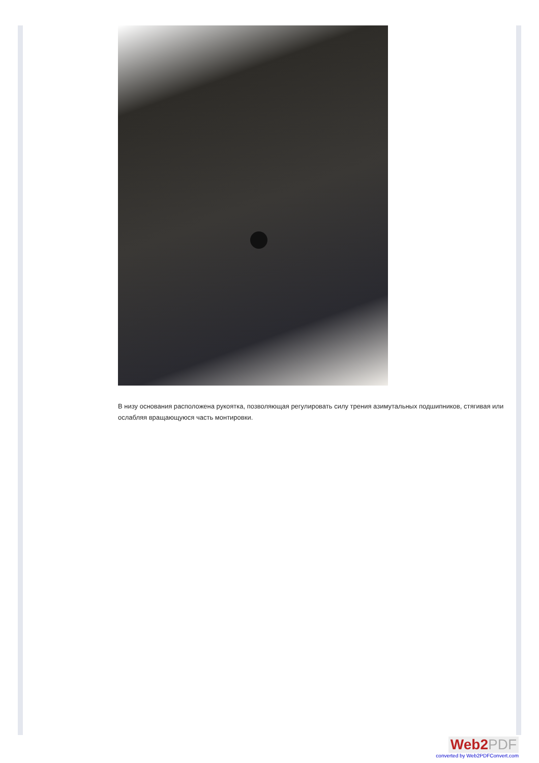В низу основания расположена рукоятка, позволяющая регулировать силу трения азимутальных подшипников, стягивая или ослабляя вращающуюся часть монтировки.
Web2PDF
converted by Web2PDFConvert.com